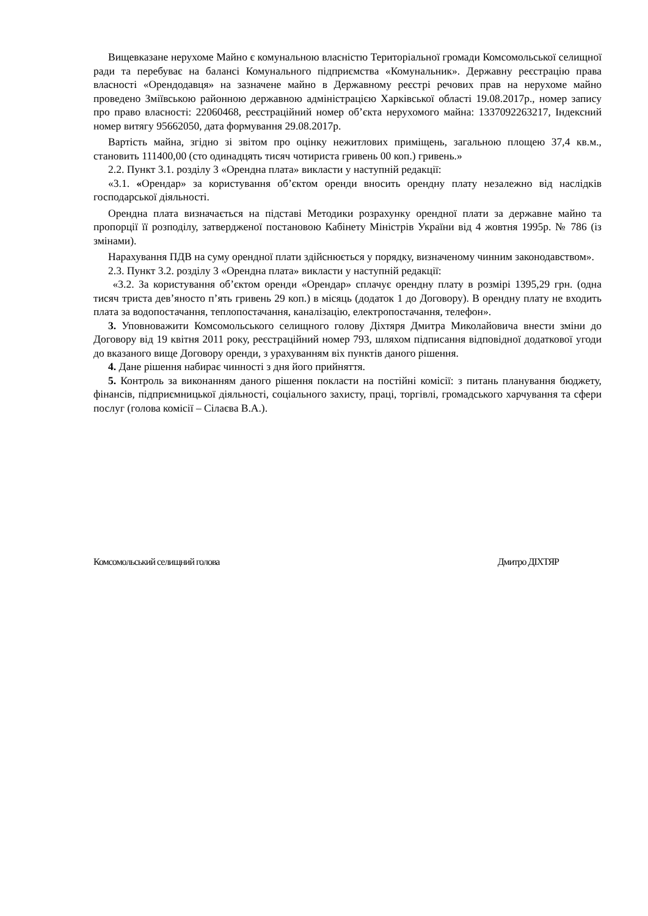Вищевказане нерухоме Майно є комунальною власністю Територіальної громади Комсомольської селищної ради та перебуває на балансі Комунального підприємства «Комунальник». Державну реєстрацію права власності «Орендодавця» на зазначене майно в Державному реєстрі речових прав на нерухоме майно проведено Зміївською районною державною адміністрацією Харківської області 19.08.2017р., номер запису про право власності: 22060468, реєстраційний номер об’єкта нерухомого майна: 1337092263217, Індексний номер витягу 95662050, дата формування 29.08.2017р.
Вартість майна, згідно зі звітом про оцінку нежитлових приміщень, загальною площею 37,4 кв.м., становить 111400,00 (сто одинадцять тисяч чотириста гривень 00 коп.) гривень.»
2.2. Пункт 3.1. розділу 3 «Орендна плата» викласти у наступній редакції:
«3.1. «Орендар» за користування об’єктом оренди вносить орендну плату незалежно від наслідків господарської діяльності.
Орендна плата визначається на підставі Методики розрахунку орендної плати за державне майно та пропорції її розподілу, затвердженої постановою Кабінету Міністрів України від 4 жовтня 1995р. № 786 (із змінами).
Нарахування ПДВ на суму орендної плати здійснюється у порядку, визначеному чинним законодавством».
2.3. Пункт 3.2. розділу 3 «Орендна плата» викласти у наступній редакції:
«3.2. За користування об’єктом оренди «Орендар» сплачує орендну плату в розмірі 1395,29 грн. (одна тисяч триста дев’яносто п’ять гривень 29 коп.) в місяць (додаток 1 до Договору). В орендну плату не входить плата за водопостачання, теплопостачання, каналізацію, електропостачання, телефон».
3. Уповноважити Комсомольського селищного голову Діхтяря Дмитра Миколайовича внести зміни до Договору від 19 квітня 2011 року, реєстраційний номер 793, шляхом підписання відповідної додаткової угоди до вказаного вище Договору оренди, з урахуванням віх пунктів даного рішення.
4. Дане рішення набирає чинності з дня його прийняття.
5. Контроль за виконанням даного рішення покласти на постійні комісії: з питань планування бюджету, фінансів, підприємницької діяльності, соціального захисту, праці, торгівлі, громадського харчування та сфери послуг (голова комісії – Сілаєва В.А.).
Комсомольський селищний голова Дмитро ДІХТЯР